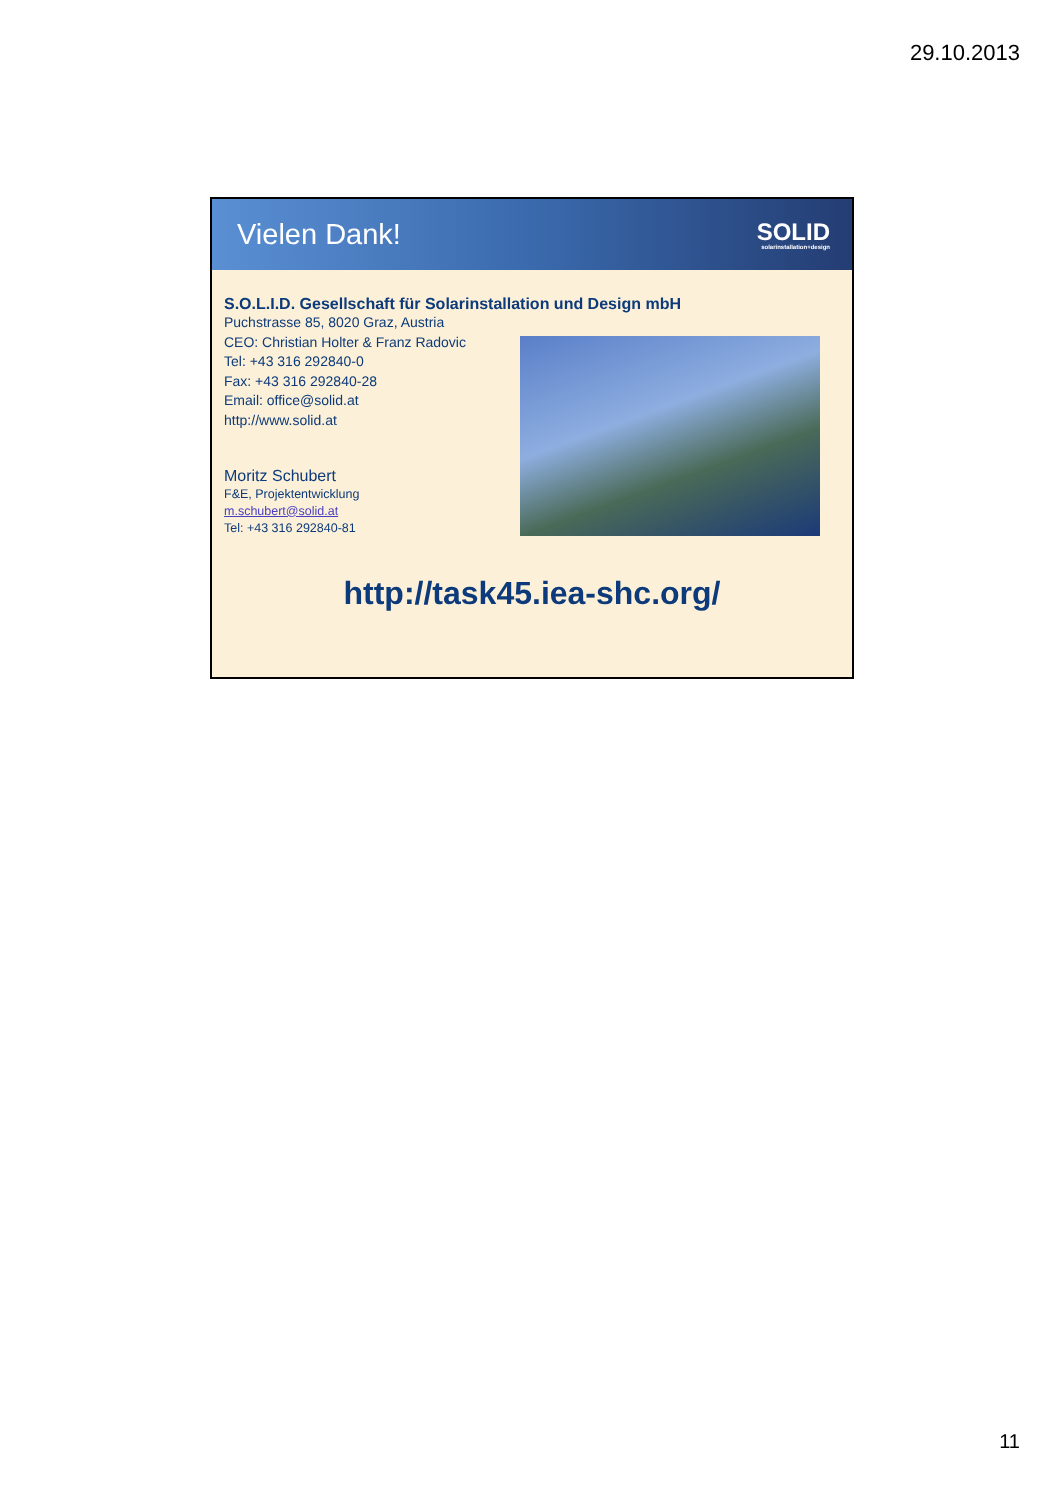29.10.2013
Vielen Dank!
SOLID
solarinstallation+design
S.O.L.I.D. Gesellschaft für Solarinstallation und Design mbH
Puchstrasse 85, 8020 Graz, Austria
CEO: Christian Holter & Franz Radovic
Tel: +43 316 292840-0
Fax: +43 316 292840-28
Email: office@solid.at
http://www.solid.at
Moritz Schubert
F&E, Projektentwicklung
m.schubert@solid.at
Tel: +43 316 292840-81
http://task45.iea-shc.org/
11